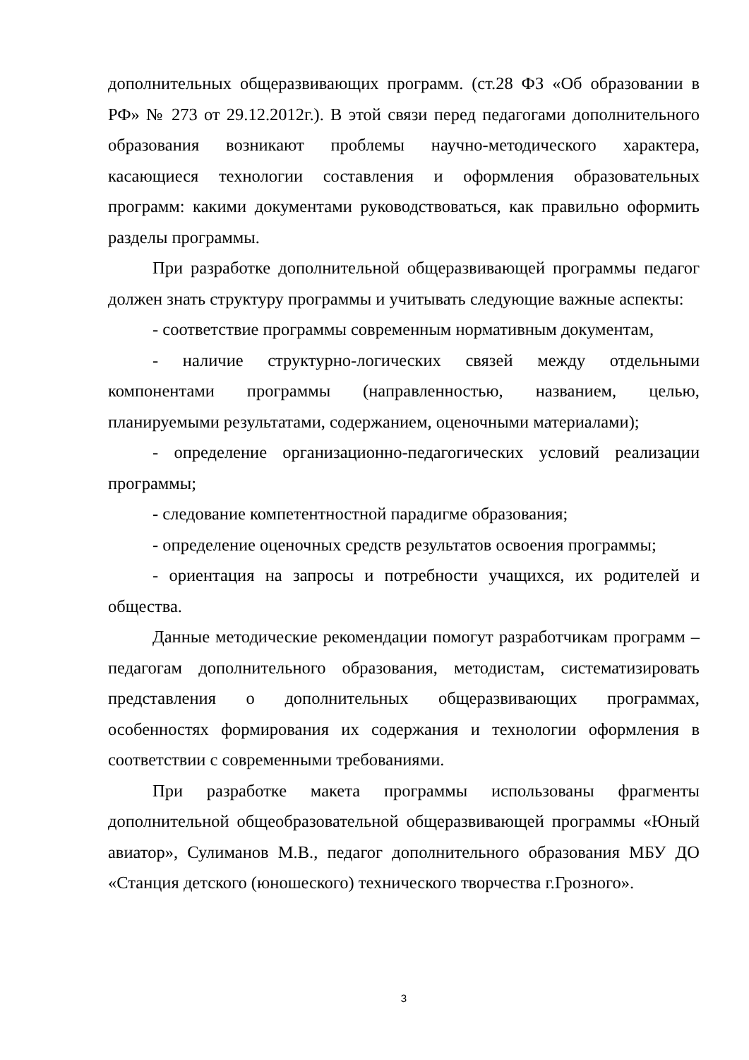дополнительных общеразвивающих программ. (ст.28 ФЗ «Об образовании в РФ» № 273 от 29.12.2012г.). В этой связи перед педагогами дополнительного образования возникают проблемы научно-методического характера, касающиеся технологии составления и оформления образовательных программ: какими документами руководствоваться, как правильно оформить разделы программы.
При разработке дополнительной общеразвивающей программы педагог должен знать структуру программы и учитывать следующие важные аспекты:
- соответствие программы современным нормативным документам,
- наличие структурно-логических связей между отдельными компонентами программы (направленностью, названием, целью, планируемыми результатами, содержанием, оценочными материалами);
- определение организационно-педагогических условий реализации программы;
- следование компетентностной парадигме образования;
- определение оценочных средств результатов освоения программы;
- ориентация на запросы и потребности учащихся, их родителей и общества.
Данные методические рекомендации помогут разработчикам программ – педагогам дополнительного образования, методистам, систематизировать представления о дополнительных общеразвивающих программах, особенностях формирования их содержания и технологии оформления в соответствии с современными требованиями.
При разработке макета программы использованы фрагменты дополнительной общеобразовательной общеразвивающей программы «Юный авиатор», Сулиманов М.В., педагог дополнительного образования МБУ ДО «Станция детского (юношеского) технического творчества г.Грозного».
3